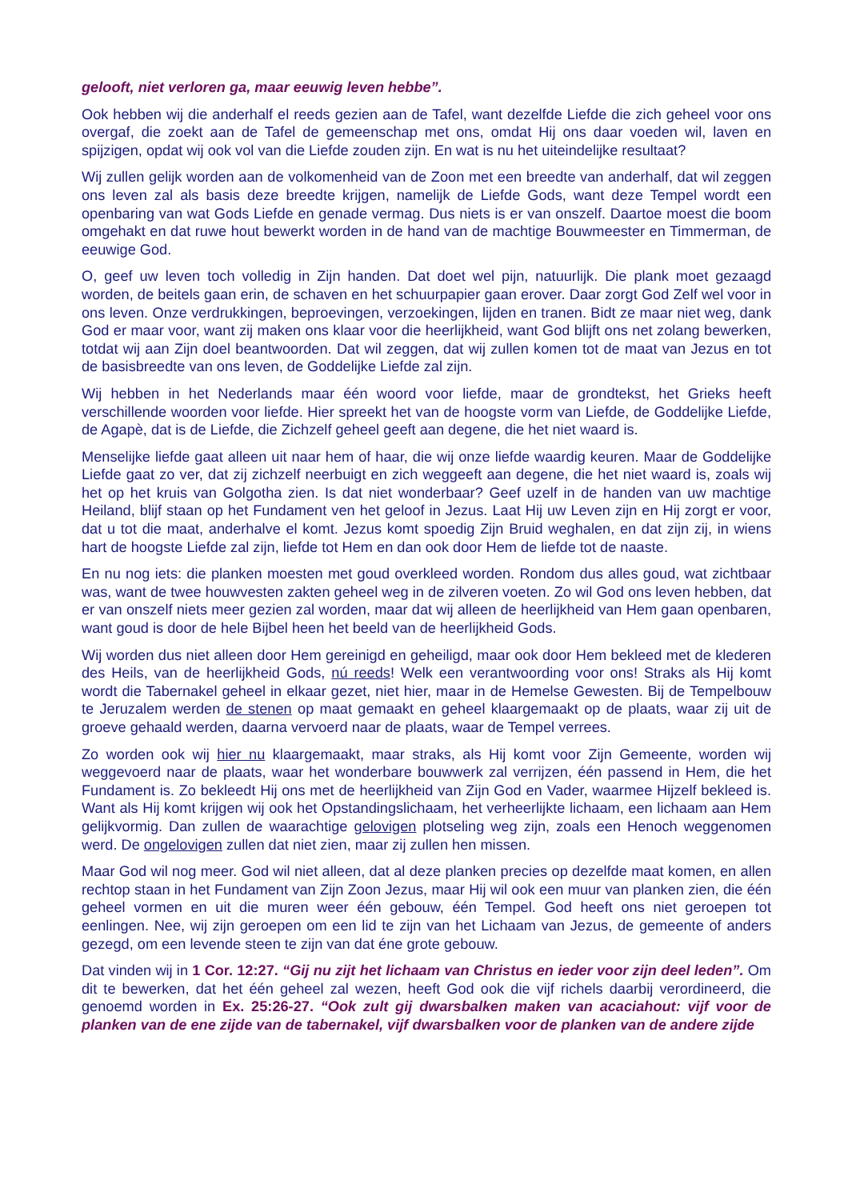gelooft, niet verloren ga, maar eeuwig leven hebbe”.
Ook hebben wij die anderhalf el reeds gezien aan de Tafel, want dezelfde Liefde die zich geheel voor ons overgaf, die zoekt aan de Tafel de gemeenschap met ons, omdat Hij ons daar voeden wil, laven en spijzigen, opdat wij ook vol van die Liefde zouden zijn. En wat is nu het uiteindelijke resultaat?
Wij zullen gelijk worden aan de volkomenheid van de Zoon met een breedte van anderhalf, dat wil zeggen ons leven zal als basis deze breedte krijgen, namelijk de Liefde Gods, want deze Tempel wordt een openbaring van wat Gods Liefde en genade vermag. Dus niets is er van onszelf. Daartoe moest die boom omgehakt en dat ruwe hout bewerkt worden in de hand van de machtige Bouwmeester en Timmerman, de eeuwige God.
O, geef uw leven toch volledig in Zijn handen. Dat doet wel pijn, natuurlijk. Die plank moet gezaagd worden, de beitels gaan erin, de schaven en het schuurpapier gaan erover. Daar zorgt God Zelf wel voor in ons leven. Onze verdrukkingen, beproevingen, verzoekingen, lijden en tranen. Bidt ze maar niet weg, dank God er maar voor, want zij maken ons klaar voor die heerlijkheid, want God blijft ons net zolang bewerken, totdat wij aan Zijn doel beantwoorden. Dat wil zeggen, dat wij zullen komen tot de maat van Jezus en tot de basisbreedte van ons leven, de Goddelijke Liefde zal zijn.
Wij hebben in het Nederlands maar één woord voor liefde, maar de grondtekst, het Grieks heeft verschillende woorden voor liefde. Hier spreekt het van de hoogste vorm van Liefde, de Goddelijke Liefde, de Agapè, dat is de Liefde, die Zichzelf geheel geeft aan degene, die het niet waard is.
Menselijke liefde gaat alleen uit naar hem of haar, die wij onze liefde waardig keuren. Maar de Goddelijke Liefde gaat zo ver, dat zij zichzelf neerbuigt en zich weggeeft aan degene, die het niet waard is, zoals wij het op het kruis van Golgotha zien. Is dat niet wonderbaar? Geef uzelf in de handen van uw machtige Heiland, blijf staan op het Fundament ven het geloof in Jezus. Laat Hij uw Leven zijn en Hij zorgt er voor, dat u tot die maat, anderhalve el komt. Jezus komt spoedig Zijn Bruid weghalen, en dat zijn zij, in wiens hart de hoogste Liefde zal zijn, liefde tot Hem en dan ook door Hem de liefde tot de naaste.
En nu nog iets: die planken moesten met goud overkleed worden. Rondom dus alles goud, wat zichtbaar was, want de twee houwvesten zakten geheel weg in de zilveren voeten. Zo wil God ons leven hebben, dat er van onszelf niets meer gezien zal worden, maar dat wij alleen de heerlijkheid van Hem gaan openbaren, want goud is door de hele Bijbel heen het beeld van de heerlijkheid Gods.
Wij worden dus niet alleen door Hem gereinigd en geheiligd, maar ook door Hem bekleed met de klederen des Heils, van de heerlijkheid Gods, nú reeds! Welk een verantwoording voor ons! Straks als Hij komt wordt die Tabernakel geheel in elkaar gezet, niet hier, maar in de Hemelse Gewesten. Bij de Tempelbouw te Jeruzalem werden de stenen op maat gemaakt en geheel klaargemaakt op de plaats, waar zij uit de groeve gehaald werden, daarna vervoerd naar de plaats, waar de Tempel verrees.
Zo worden ook wij hier nu klaargemaakt, maar straks, als Hij komt voor Zijn Gemeente, worden wij weggevoerd naar de plaats, waar het wonderbare bouwwerk zal verrijzen, één passend in Hem, die het Fundament is. Zo bekleedt Hij ons met de heerlijkheid van Zijn God en Vader, waarmee Hijzelf bekleed is. Want als Hij komt krijgen wij ook het Opstandingslichaam, het verheerlijkte lichaam, een lichaam aan Hem gelijkvormig. Dan zullen de waarachtige gelovigen plotseling weg zijn, zoals een Henoch weggenomen werd. De ongelovigen zullen dat niet zien, maar zij zullen hen missen.
Maar God wil nog meer. God wil niet alleen, dat al deze planken precies op dezelfde maat komen, en allen rechtop staan in het Fundament van Zijn Zoon Jezus, maar Hij wil ook een muur van planken zien, die één geheel vormen en uit die muren weer één gebouw, één Tempel. God heeft ons niet geroepen tot eenlingen. Nee, wij zijn geroepen om een lid te zijn van het Lichaam van Jezus, de gemeente of anders gezegd, om een levende steen te zijn van dat éne grote gebouw.
Dat vinden wij in 1 Cor. 12:27. “Gij nu zijt het lichaam van Christus en ieder voor zijn deel leden”. Om dit te bewerken, dat het één geheel zal wezen, heeft God ook die vijf richels daarbij verordineerd, die genoemd worden in Ex. 25:26-27. “Ook zult gij dwarsbalken maken van acaciahout: vijf voor de planken van de ene zijde van de tabernakel, vijf dwarsbalken voor de planken van de andere zijde